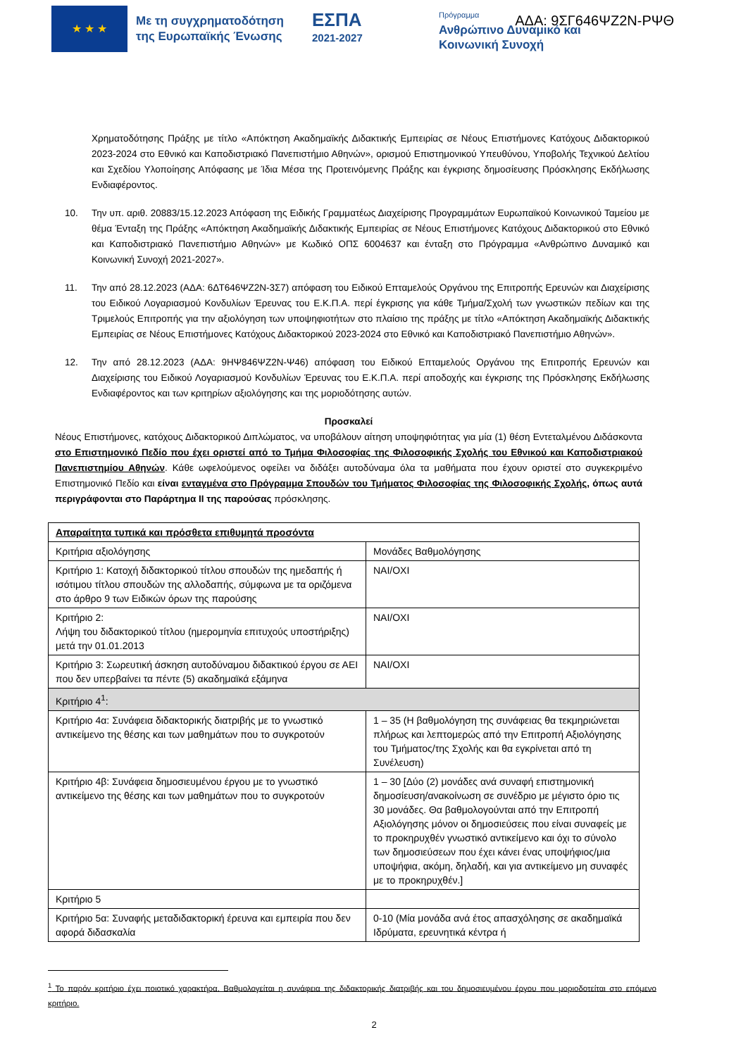★ ★ ★
Με τη συγχρηματοδότηση της Ευρωπαϊκής Ένωσης
ΕΣΠΑ
2021-2027
Πρόγραμμα
Ανθρώπινο Δυναμικό και
Κοινωνική Συνοχή
ΑΔΑ: 9ΣΓ646ΨΖ2Ν-ΡΨΘ
Χρηματοδότησης Πράξης με τίτλο «Απόκτηση Ακαδημαϊκής Διδακτικής Εμπειρίας σε Νέους Επιστήμονες Κατόχους Διδακτορικού 2023-2024 στο Εθνικό και Καποδιστριακό Πανεπιστήμιο Αθηνών», ορισμού Επιστημονικού Υπευθύνου, Υποβολής Τεχνικού Δελτίου και Σχεδίου Υλοποίησης Απόφασης με Ίδια Μέσα της Προτεινόμενης Πράξης και έγκρισης δημοσίευσης Πρόσκλησης Εκδήλωσης Ενδιαφέροντος.
10. Την υπ. αριθ. 20883/15.12.2023 Απόφαση της Ειδικής Γραμματέως Διαχείρισης Προγραμμάτων Ευρωπαϊκού Κοινωνικού Ταμείου με θέμα Ένταξη της Πράξης «Απόκτηση Ακαδημαϊκής Διδακτικής Εμπειρίας σε Νέους Επιστήμονες Κατόχους Διδακτορικού στο Εθνικό και Καποδιστριακό Πανεπιστήμιο Αθηνών» με Κωδικό ΟΠΣ 6004637 και ένταξη στο Πρόγραμμα «Ανθρώπινο Δυναμικό και Κοινωνική Συνοχή 2021-2027».
11. Την από 28.12.2023 (ΑΔΑ: 6ΔΤ646ΨΖ2Ν-3Σ7) απόφαση του Ειδικού Επταμελούς Οργάνου της Επιτροπής Ερευνών και Διαχείρισης του Ειδικού Λογαριασμού Κονδυλίων Έρευνας του Ε.Κ.Π.Α. περί έγκρισης για κάθε Τμήμα/Σχολή των γνωστικών πεδίων και της Τριμελούς Επιτροπής για την αξιολόγηση των υποψηφιοτήτων στο πλαίσιο της πράξης με τίτλο «Απόκτηση Ακαδημαϊκής Διδακτικής Εμπειρίας σε Νέους Επιστήμονες Κατόχους Διδακτορικού 2023-2024 στο Εθνικό και Καποδιστριακό Πανεπιστήμιο Αθηνών».
12. Την από 28.12.2023 (ΑΔΑ: 9ΗΨ846ΨΖ2Ν-Ψ46) απόφαση του Ειδικού Επταμελούς Οργάνου της Επιτροπής Ερευνών και Διαχείρισης του Ειδικού Λογαριασμού Κονδυλίων Έρευνας του Ε.Κ.Π.Α. περί αποδοχής και έγκρισης της Πρόσκλησης Εκδήλωσης Ενδιαφέροντος και των κριτηρίων αξιολόγησης και της μοριοδότησης αυτών.
Προσκαλεί
Νέους Επιστήμονες, κατόχους Διδακτορικού Διπλώματος, να υποβάλουν αίτηση υποψηφιότητας για μία (1) θέση Εντεταλμένου Διδάσκοντα στο Επιστημονικό Πεδίο που έχει οριστεί από το Τμήμα Φιλοσοφίας της Φιλοσοφικής Σχολής του Εθνικού και Καποδιστριακού Πανεπιστημίου Αθηνών. Κάθε ωφελούμενος οφείλει να διδάξει αυτοδύναμα όλα τα μαθήματα που έχουν οριστεί στο συγκεκριμένο Επιστημονικό Πεδίο και είναι ενταγμένα στο Πρόγραμμα Σπουδών του Τμήματος Φιλοσοφίας της Φιλοσοφικής Σχολής, όπως αυτά περιγράφονται στο Παράρτημα ΙΙ της παρούσας πρόσκλησης.
| Απαραίτητα τυπικά και πρόσθετα επιθυμητά προσόντα | |
| Κριτήρια αξιολόγησης | Μονάδες Βαθμολόγησης |
| Κριτήριο 1: Κατοχή διδακτορικού τίτλου σπουδών της ημεδαπής ή ισότιμου τίτλου σπουδών της αλλοδαπής, σύμφωνα με τα οριζόμενα στο άρθρο 9 των Ειδικών όρων της παρούσης | ΝΑΙ/ΟΧΙ |
| Κριτήριο 2: Λήψη του διδακτορικού τίτλου (ημερομηνία επιτυχούς υποστήριξης) μετά την 01.01.2013 | ΝΑΙ/ΟΧΙ |
| Κριτήριο 3: Σωρευτική άσκηση αυτοδύναμου διδακτικού έργου σε ΑΕΙ που δεν υπερβαίνει τα πέντε (5) ακαδημαϊκά εξάμηνα | ΝΑΙ/ΟΧΙ |
| Κριτήριο 4<sup>1</sup>: | |
| Κριτήριο 4α: Συνάφεια διδακτορικής διατριβής με το γνωστικό αντικείμενο της θέσης και των μαθημάτων που το συγκροτούν | 1 – 35 (Η βαθμολόγηση της συνάφειας θα τεκμηριώνεται πλήρως και λεπτομερώς από την Επιτροπή Αξιολόγησης του Τμήματος/της Σχολής και θα εγκρίνεται από τη Συνέλευση) |
| Κριτήριο 4β: Συνάφεια δημοσιευμένου έργου με το γνωστικό αντικείμενο της θέσης και των μαθημάτων που το συγκροτούν | 1 – 30 [Δύο (2) μονάδες ανά συναφή επιστημονική δημοσίευση/ανακοίνωση σε συνέδριο με μέγιστο όριο τις 30 μονάδες. Θα βαθμολογούνται από την Επιτροπή Αξιολόγησης μόνον οι δημοσιεύσεις που είναι συναφείς με το προκηρυχθέν γνωστικό αντικείμενο και όχι το σύνολο των δημοσιεύσεων που έχει κάνει ένας υποψήφιος/μια υποψήφια, ακόμη, δηλαδή, και για αντικείμενο μη συναφές με το προκηρυχθέν.] |
| Κριτήριο 5 | |
| Κριτήριο 5α: Συναφής μεταδιδακτορική έρευνα και εμπειρία που δεν αφορά διδασκαλία | 0-10 (Μία μονάδα ανά έτος απασχόλησης σε ακαδημαϊκά Ιδρύματα, ερευνητικά κέντρα ή |
<sup>1</sup> Το παρόν κριτήριο έχει ποιοτικό χαρακτήρα. Βαθμολογείται η συνάφεια της διδακτορικής διατριβής και του δημοσιευμένου έργου που μοριοδοτείται στο επόμενο κριτήριο.
2